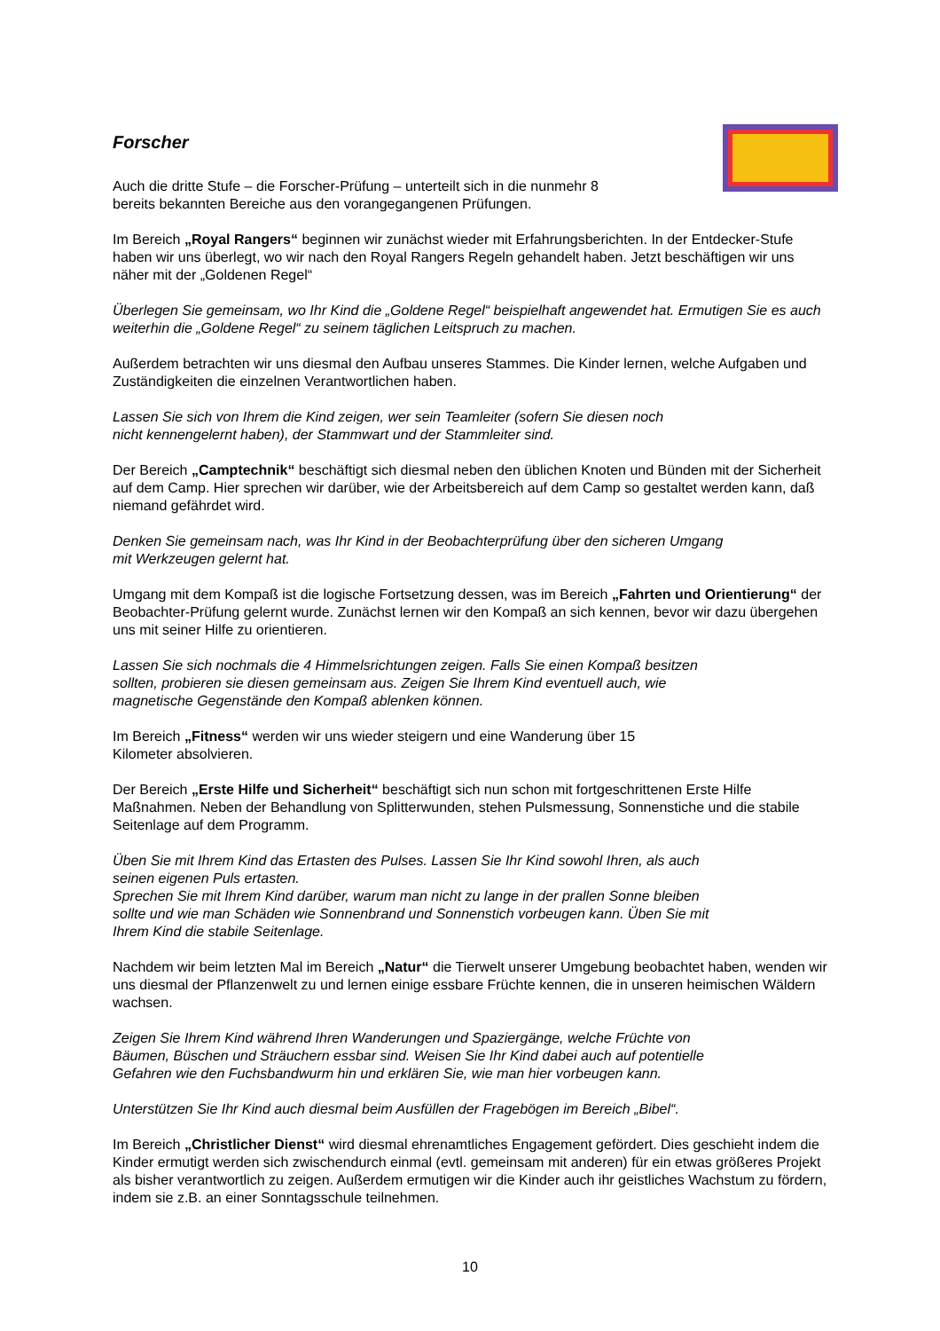Forscher
Auch die dritte Stufe – die Forscher-Prüfung – unterteilt sich in die nunmehr 8
bereits bekannten Bereiche aus den vorangegangenen Prüfungen.
Im Bereich „Royal Rangers“ beginnen wir zunächst wieder mit Erfahrungsberichten. In der Entdecker-Stufe haben wir uns überlegt, wo wir nach den Royal Rangers Regeln gehandelt haben. Jetzt beschäftigen wir uns näher mit der „Goldenen Regel“
Überlegen Sie gemeinsam, wo Ihr Kind die „Goldene Regel“ beispielhaft angewendet hat. Ermutigen Sie es auch weiterhin die „Goldene Regel“ zu seinem täglichen Leitspruch zu machen.
Außerdem betrachten wir uns diesmal den Aufbau unseres Stammes. Die Kinder lernen, welche Aufgaben und Zuständigkeiten die einzelnen Verantwortlichen haben.
Lassen Sie sich von Ihrem die Kind zeigen, wer sein Teamleiter (sofern Sie diesen noch
nicht kennengelernt haben), der Stammwart und der Stammleiter sind.
Der Bereich „Camptechnik“ beschäftigt sich diesmal neben den üblichen Knoten und Bünden mit der Sicherheit auf dem Camp. Hier sprechen wir darüber, wie der Arbeitsbereich auf dem Camp so gestaltet werden kann, daß niemand gefährdet wird.
Denken Sie gemeinsam nach, was Ihr Kind in der Beobachterprüfung über den sicheren Umgang
mit Werkzeugen gelernt hat.
Umgang mit dem Kompaß ist die logische Fortsetzung dessen, was im Bereich „Fahrten und Orientierung“ der Beobachter-Prüfung gelernt wurde. Zunächst lernen wir den Kompaß an sich kennen, bevor wir dazu übergehen uns mit seiner Hilfe zu orientieren.
Lassen Sie sich nochmals die 4 Himmelsrichtungen zeigen. Falls Sie einen Kompaß besitzen
sollten, probieren sie diesen gemeinsam aus. Zeigen Sie Ihrem Kind eventuell auch, wie
magnetische Gegenstände den Kompaß ablenken können.
Im Bereich „Fitness“ werden wir uns wieder steigern und eine Wanderung über 15
Kilometer absolvieren.
Der Bereich „Erste Hilfe und Sicherheit“ beschäftigt sich nun schon mit fortgeschrittenen Erste Hilfe Maßnahmen. Neben der Behandlung von Splitterwunden, stehen Pulsmessung, Sonnenstiche und die stabile Seitenlage auf dem Programm.
Üben Sie mit Ihrem Kind das Ertasten des Pulses. Lassen Sie Ihr Kind sowohl Ihren, als auch
seinen eigenen Puls ertasten.
Sprechen Sie mit Ihrem Kind darüber, warum man nicht zu lange in der prallen Sonne bleiben
sollte und wie man Schäden wie Sonnenbrand und Sonnenstich vorbeugen kann. Üben Sie mit
Ihrem Kind die stabile Seitenlage.
Nachdem wir beim letzten Mal im Bereich „Natur“ die Tierwelt unserer Umgebung beobachtet haben, wenden wir uns diesmal der Pflanzenwelt zu und lernen einige essbare Früchte kennen, die in unseren heimischen Wäldern wachsen.
Zeigen Sie Ihrem Kind während Ihren Wanderungen und Spaziergänge, welche Früchte von
Bäumen, Büschen und Sträuchern essbar sind. Weisen Sie Ihr Kind dabei auch auf potentielle
Gefahren wie den Fuchsbandwurm hin und erklären Sie, wie man hier vorbeugen kann.
Unterstützen Sie Ihr Kind auch diesmal beim Ausfüllen der Fragebögen im Bereich „Bibel“.
Im Bereich „Christlicher Dienst“ wird diesmal ehrenamtliches Engagement gefördert. Dies geschieht indem die Kinder ermutigt werden sich zwischendurch einmal (evtl. gemeinsam mit anderen) für ein etwas größeres Projekt als bisher verantwortlich zu zeigen. Außerdem ermutigen wir die Kinder auch ihr geistliches Wachstum zu fördern, indem sie z.B. an einer Sonntagsschule teilnehmen.
10